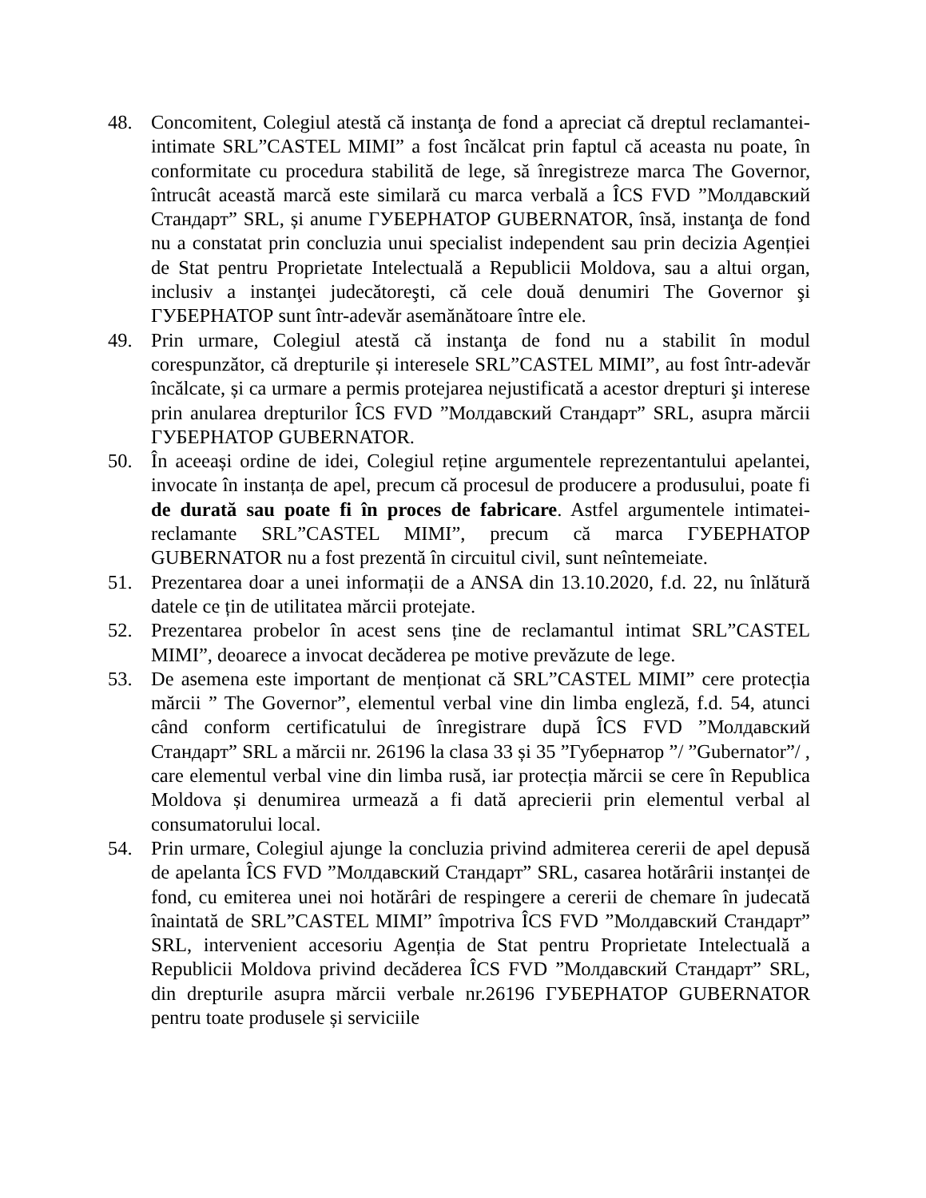48. Concomitent, Colegiul atestă că instanţa de fond a apreciat că dreptul reclamantei-intimate SRL”CASTEL MIMI” a fost încălcat prin faptul că aceasta nu poate, în conformitate cu procedura stabilită de lege, să înregistreze marca The Governor, întrucât această marcă este similară cu marca verbală a ÎCS FVD ”Молдавский Стандарт” SRL, și anume ГУБЕРНАТОР GUBERNATOR, însă, instanţa de fond nu a constatat prin concluzia unui specialist independent sau prin decizia Agenției de Stat pentru Proprietate Intelectuală a Republicii Moldova, sau a altui organ, inclusiv a instanţei judecătoreşti, că cele două denumiri The Governor şi ГУБЕРНАТОР sunt într-adevăr asemănătoare între ele.
49. Prin urmare, Colegiul atestă că instanţa de fond nu a stabilit în modul corespunzător, că drepturile și interesele SRL”CASTEL MIMI”, au fost într-adevăr încălcate, și ca urmare a permis protejarea nejustificată a acestor drepturi şi interese prin anularea drepturilor ÎCS FVD ”Молдавский Стандарт” SRL, asupra mărcii ГУБЕРНАТОР GUBERNATOR.
50. În aceeași ordine de idei, Colegiul reține argumentele reprezentantului apelantei, invocate în instanța de apel, precum că procesul de producere a produsului, poate fi de durată sau poate fi în proces de fabricare. Astfel argumentele intimatei-reclamante SRL”CASTEL MIMI”, precum că marca ГУБЕРНАТОР GUBERNATOR nu a fost prezentă în circuitul civil, sunt neîntemeiate.
51. Prezentarea doar a unei informații de a ANSA din 13.10.2020, f.d. 22, nu înlătură datele ce țin de utilitatea mărcii protejate.
52. Prezentarea probelor în acest sens ține de reclamantul intimat SRL”CASTEL MIMI”, deoarece a invocat decăderea pe motive prevăzute de lege.
53. De asemena este important de menționat că SRL”CASTEL MIMI” cere protecția mărcii ” The Governor”, elementul verbal vine din limba engleză, f.d. 54, atunci când conform certificatului de înregistrare după ÎCS FVD ”Молдавский Стандарт” SRL a mărcii nr. 26196 la clasa 33 și 35 ”Губернатор ”/ ”Gubernator”/ , care elementul verbal vine din limba rusă, iar protecția mărcii se cere în Republica Moldova și denumirea urmează a fi dată aprecierii prin elementul verbal al consumatorului local.
54. Prin urmare, Colegiul ajunge la concluzia privind admiterea cererii de apel depusă de apelanta ÎCS FVD ”Молдавский Стандарт” SRL, casarea hotărârii instanței de fond, cu emiterea unei noi hotărâri de respingere a cererii de chemare în judecată înaintată de SRL”CASTEL MIMI” împotriva ÎCS FVD ”Молдавский Стандарт” SRL, intervenient accesoriu Agenția de Stat pentru Proprietate Intelectuală a Republicii Moldova privind decăderea ÎCS FVD ”Молдавский Стандарт” SRL, din drepturile asupra mărcii verbale nr.26196 ГУБЕРНАТОР GUBERNATOR pentru toate produsele și serviciile